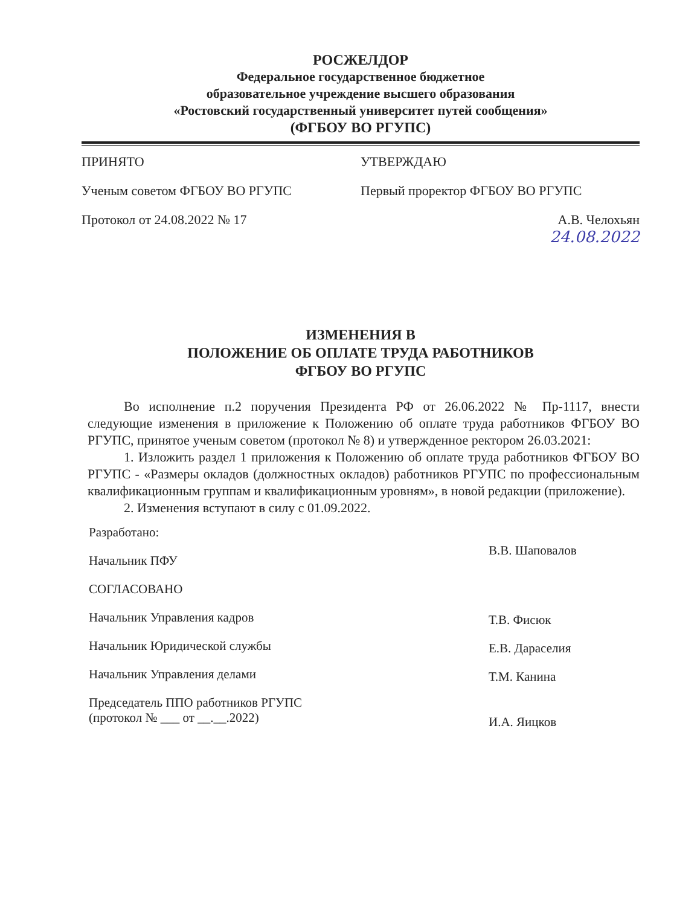РОСЖЕЛДОР
Федеральное государственное бюджетное
образовательное учреждение высшего образования
«Ростовский государственный университет путей сообщения»
(ФГБОУ ВО РГУПС)
ПРИНЯТО
Ученым советом ФГБОУ ВО РГУПС
Протокол от 24.08.2022 № 17
УТВЕРЖДАЮ
Первый проректор ФГБОУ ВО РГУПС
А.В. Челохьян
24.08.2022
ИЗМЕНЕНИЯ В
ПОЛОЖЕНИЕ ОБ ОПЛАТЕ ТРУДА РАБОТНИКОВ
ФГБОУ ВО РГУПС
Во исполнение п.2 поручения Президента РФ от 26.06.2022 № Пр-1117, внести следующие изменения в приложение к Положению об оплате труда работников ФГБОУ ВО РГУПС, принятое ученым советом (протокол № 8) и утвержденное ректором 26.03.2021:
1. Изложить раздел 1 приложения к Положению об оплате труда работников ФГБОУ ВО РГУПС - «Размеры окладов (должностных окладов) работников РГУПС по профессиональным квалификационным группам и квалификационным уровням», в новой редакции (приложение).
2. Изменения вступают в силу с 01.09.2022.
Разработано:
Начальник ПФУ
СОГЛАСОВАНО
Начальник Управления кадров
Начальник Юридической службы
Начальник Управления делами
Председатель ППО работников РГУПС
(протокол № ___ от __.__.2022)
В.В. Шаповалов
Т.В. Фисюк
Е.В. Дараселия
Т.М. Канина
И.А. Яицков